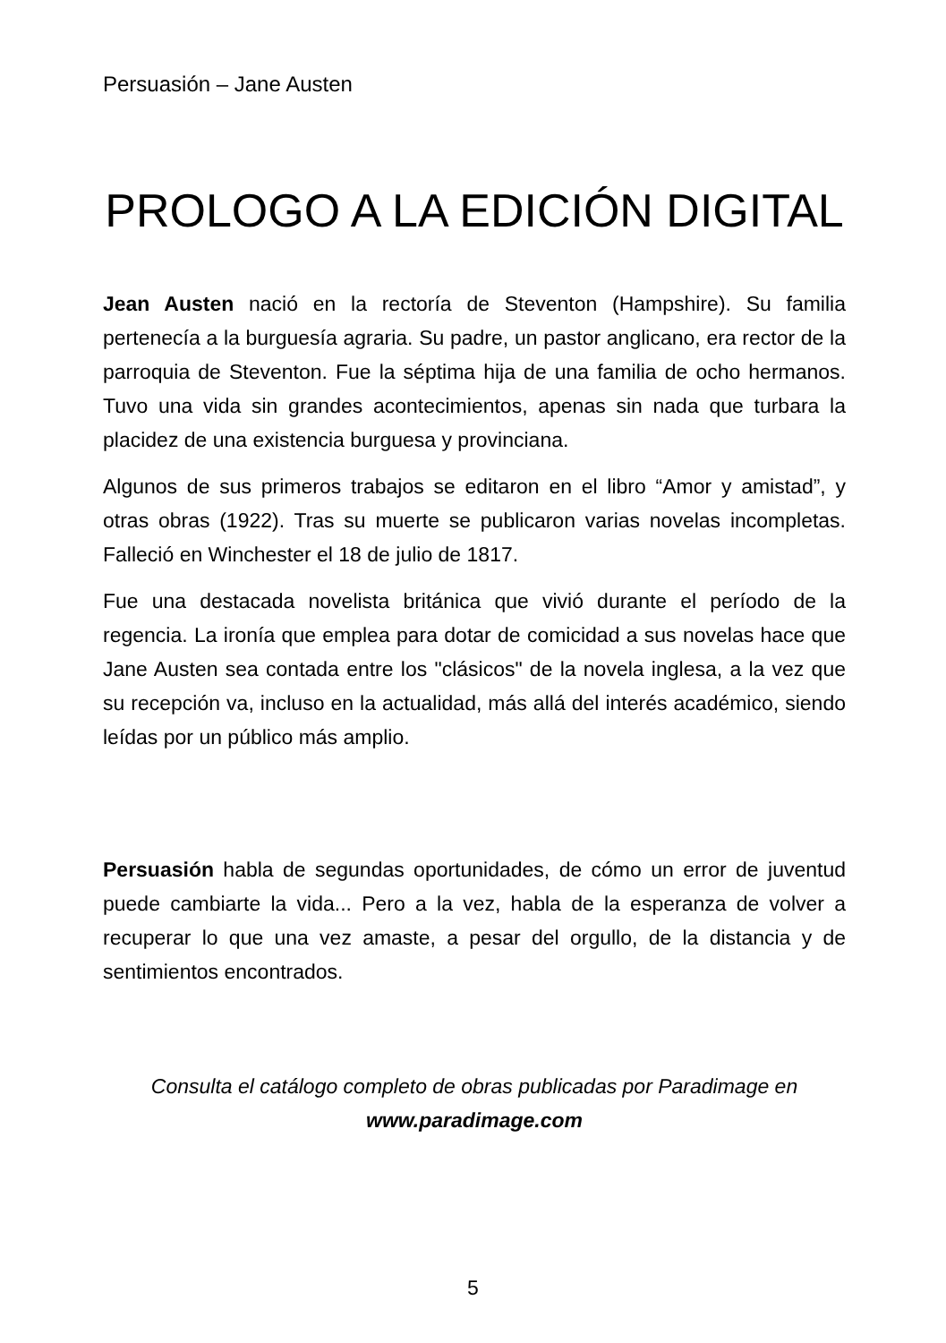Persuasión – Jane Austen
PROLOGO A LA EDICIÓN DIGITAL
Jean Austen nació en la rectoría de Steventon (Hampshire). Su familia pertenecía a la burguesía agraria. Su padre, un pastor anglicano, era rector de la parroquia de Steventon. Fue la séptima hija de una familia de ocho hermanos. Tuvo una vida sin grandes acontecimientos, apenas sin nada que turbara la placidez de una existencia burguesa y provinciana.
Algunos de sus primeros trabajos se editaron en el libro “Amor y amistad”, y otras obras (1922). Tras su muerte se publicaron varias novelas incompletas. Falleció en Winchester el 18 de julio de 1817.
Fue una destacada novelista británica que vivió durante el período de la regencia. La ironía que emplea para dotar de comicidad a sus novelas hace que Jane Austen sea contada entre los "clásicos" de la novela inglesa, a la vez que su recepción va, incluso en la actualidad, más allá del interés académico, siendo leídas por un público más amplio.
Persuasión habla de segundas oportunidades, de cómo un error de juventud puede cambiarte la vida... Pero a la vez, habla de la esperanza de volver a recuperar lo que una vez amaste, a pesar del orgullo, de la distancia y de sentimientos encontrados.
Consulta el catálogo completo de obras publicadas por Paradimage en
www.paradimage.com
5